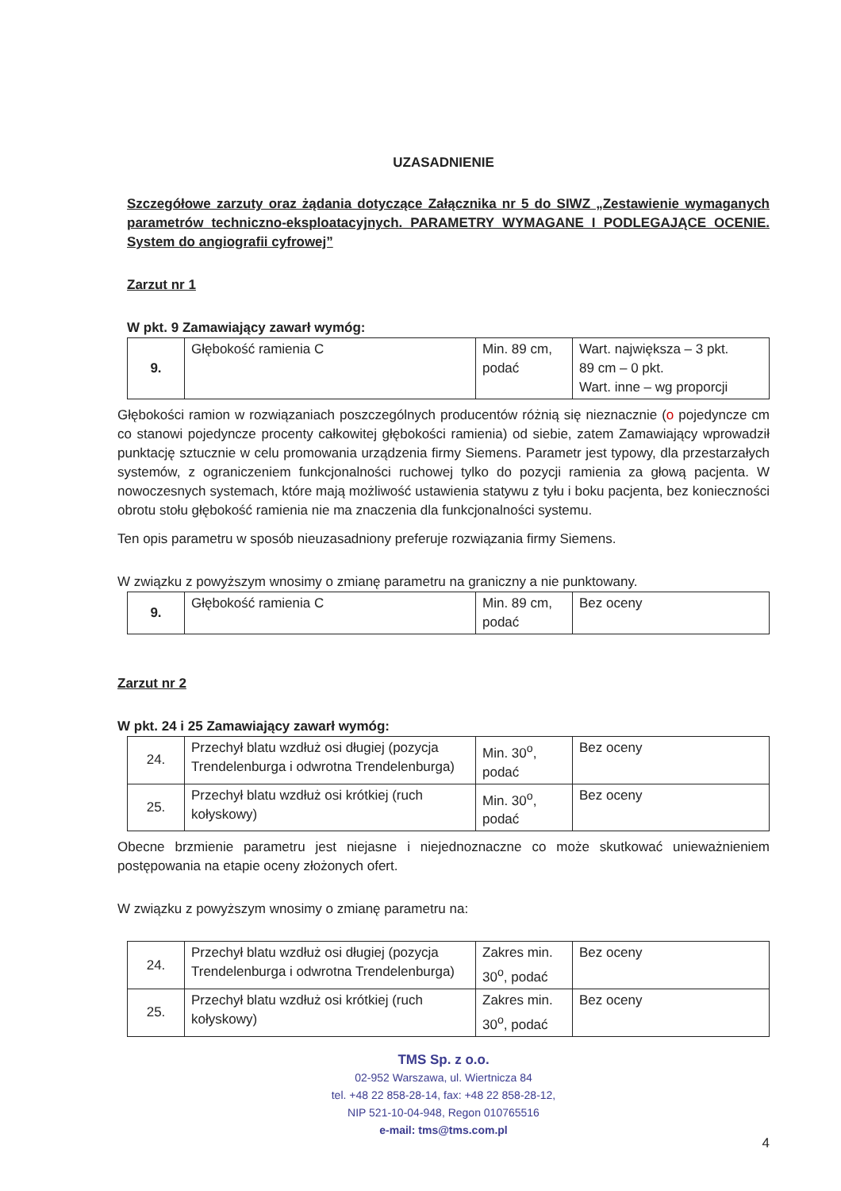UZASADNIENIE
Szczegółowe zarzuty oraz żądania dotyczące Załącznika nr 5 do SIWZ „Zestawienie wymaganych parametrów techniczno-eksploatacyjnych. PARAMETRY WYMAGANE I PODLEGAJĄCE OCENIE. System do angiografii cyfrowej”
Zarzut nr 1
W pkt. 9 Zamawiający zawarł wymóg:
| 9. | Głębokość ramienia C | Min. 89 cm, podać | Wart. największa – 3 pkt. 89 cm – 0 pkt. Wart. inne – wg proporcji |
Głębokości ramion w rozwiązaniach poszczególnych producentów różnią się nieznacznie (o pojedyncze cm co stanowi pojedyncze procenty całkowitej głębokości ramienia) od siebie, zatem Zamawiający wprowadził punktację sztucznie w celu promowania urządzenia firmy Siemens. Parametr jest typowy, dla przestarzałych systemów, z ograniczeniem funkcjonalności ruchowej tylko do pozycji ramienia za głową pacjenta. W nowoczesnych systemach, które mają możliwość ustawienia statywu z tyłu i boku pacjenta, bez konieczności obrotu stołu głębokość ramienia nie ma znaczenia dla funkcjonalności systemu.
Ten opis parametru w sposób nieuzasadniony preferuje rozwiązania firmy Siemens.
W związku z powyższym wnosimy o zmianę parametru na graniczny a nie punktowany.
| 9. | Głębokość ramienia C | Min. 89 cm, podać | Bez oceny |
Zarzut nr 2
W pkt. 24 i 25 Zamawiający zawarł wymóg:
| 24. | Przechył blatu wzdłuż osi długiej (pozycja Trendelenburga i odwrotna Trendelenburga) | Min. 30<sup>o</sup>, podać | Bez oceny |
| 25. | Przechył blatu wzdłuż osi krótkiej (ruch kołyskowy) | Min. 30<sup>o</sup>, podać | Bez oceny |
Obecne brzmienie parametru jest niejasne i niejednoznaczne co może skutkować unieważnieniem postępowania na etapie oceny złożonych ofert.
W związku z powyższym wnosimy o zmianę parametru na:
| 24. | Przechył blatu wzdłuż osi długiej (pozycja Trendelenburga i odwrotna Trendelenburga) | Zakres min. 30<sup>o</sup>, podać | Bez oceny |
| 25. | Przechył blatu wzdłuż osi krótkiej (ruch kołyskowy) | Zakres min. 30<sup>o</sup>, podać | Bez oceny |
TMS Sp. z o.o.
02-952 Warszawa, ul. Wiertnicza 84
tel. +48 22 858-28-14, fax: +48 22 858-28-12,
NIP 521-10-04-948, Regon 010765516
e-mail: tms@tms.com.pl
4